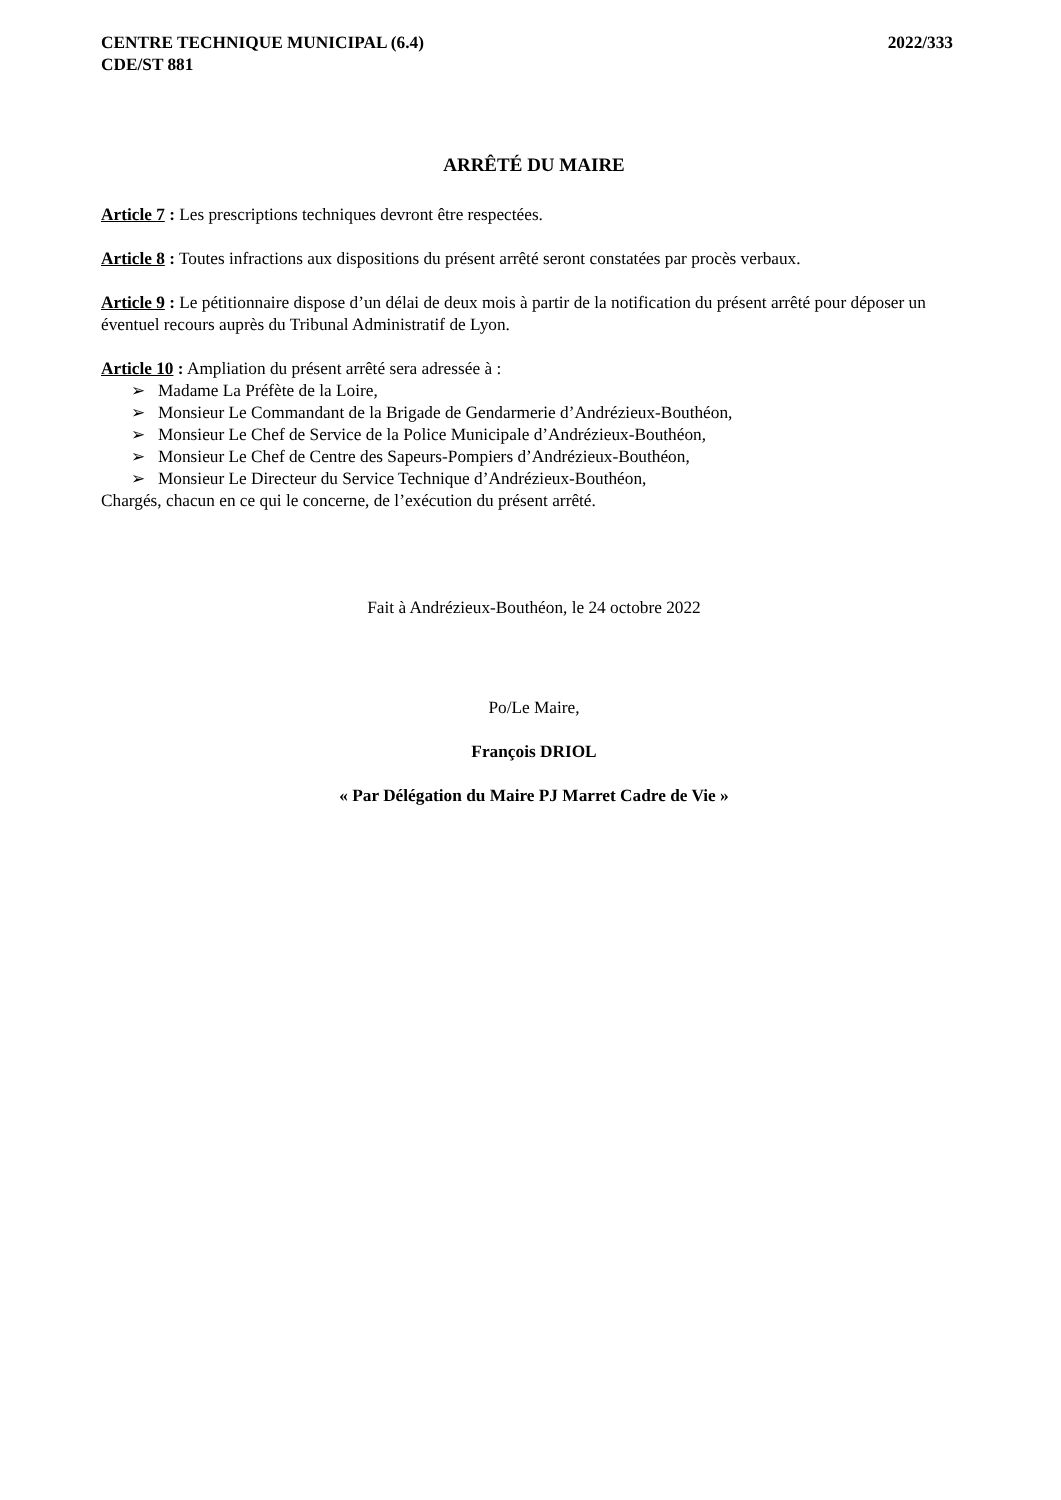CENTRE TECHNIQUE MUNICIPAL (6.4)
CDE/ST 881
2022/333
ARRÊTÉ DU MAIRE
Article 7 : Les prescriptions techniques devront être respectées.
Article 8 : Toutes infractions aux dispositions du présent arrêté seront constatées par procès verbaux.
Article 9 : Le pétitionnaire dispose d’un délai de deux mois à partir de la notification du présent arrêté pour déposer un éventuel recours auprès du Tribunal Administratif de Lyon.
Article 10 : Ampliation du présent arrêté sera adressée à :
➢ Madame La Préfète de la Loire,
➢ Monsieur Le Commandant de la Brigade de Gendarmerie d’Andrézieux-Bouthéon,
➢ Monsieur Le Chef de Service de la Police Municipale d’Andrézieux-Bouthéon,
➢ Monsieur Le Chef de Centre des Sapeurs-Pompiers d’Andrézieux-Bouthéon,
➢ Monsieur Le Directeur du Service Technique d’Andrézieux-Bouthéon,
Chargés, chacun en ce qui le concerne, de l’exécution du présent arrêté.
Fait à Andrézieux-Bouthéon, le 24 octobre 2022
Po/Le Maire,
François DRIOL
« Par Délégation du Maire PJ Marret Cadre de Vie »